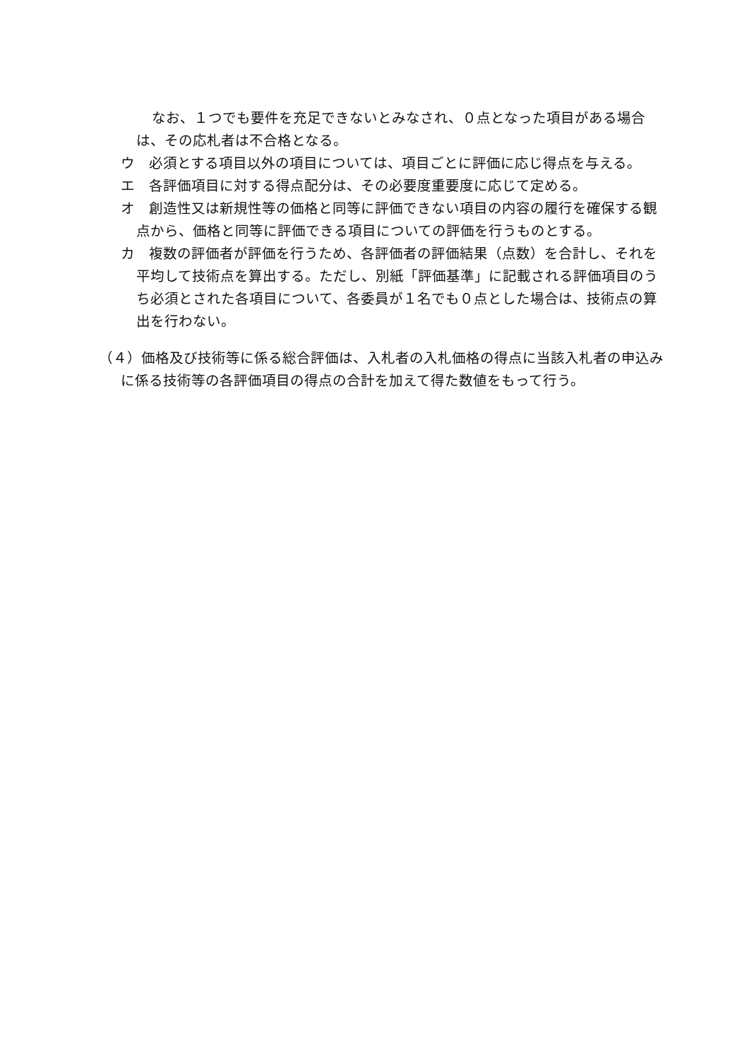なお、１つでも要件を充足できないとみなされ、０点となった項目がある場合は、その応札者は不合格となる。
ウ　必須とする項目以外の項目については、項目ごとに評価に応じ得点を与える。
エ　各評価項目に対する得点配分は、その必要度重要度に応じて定める。
オ　創造性又は新規性等の価格と同等に評価できない項目の内容の履行を確保する観点から、価格と同等に評価できる項目についての評価を行うものとする。
カ　複数の評価者が評価を行うため、各評価者の評価結果（点数）を合計し、それを平均して技術点を算出する。ただし、別紙「評価基準」に記載される評価項目のうち必須とされた各項目について、各委員が１名でも０点とした場合は、技術点の算出を行わない。
（４）価格及び技術等に係る総合評価は、入札者の入札価格の得点に当該入札者の申込みに係る技術等の各評価項目の得点の合計を加えて得た数値をもって行う。